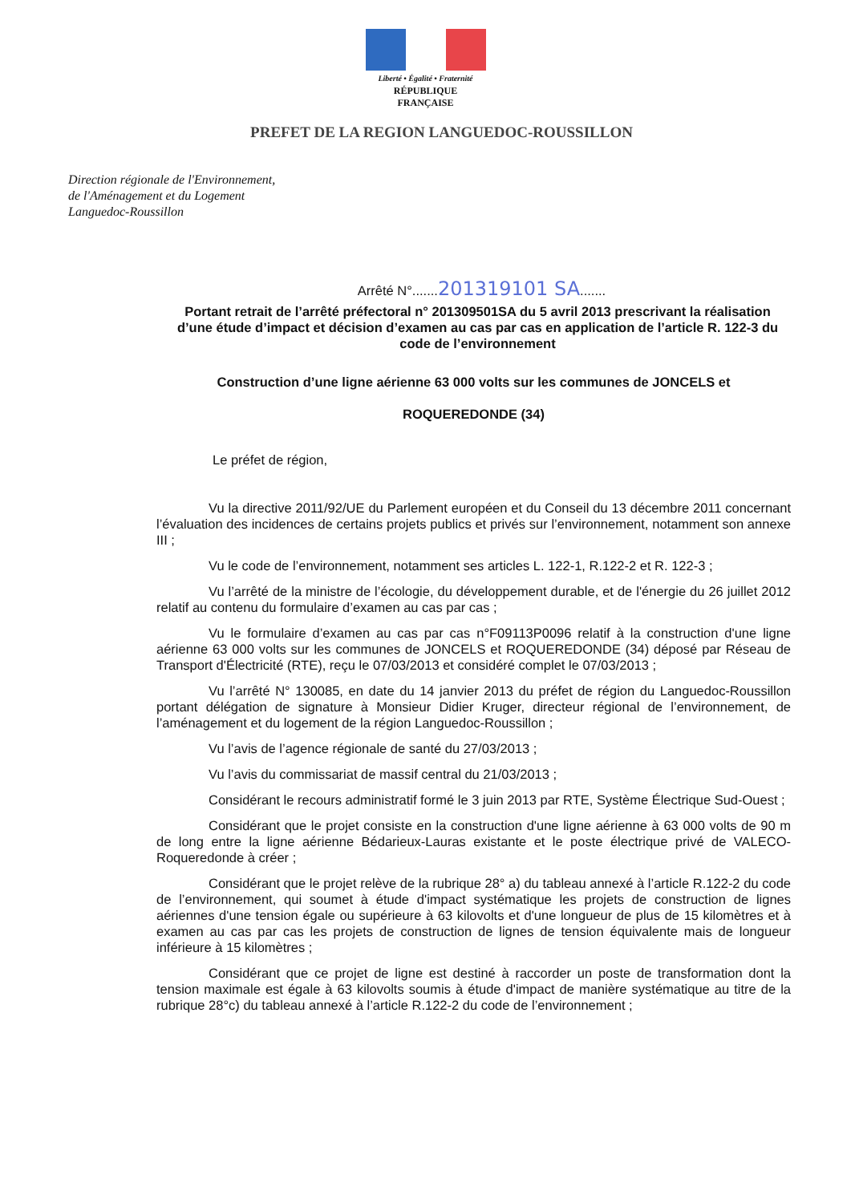Liberté • Égalité • Fraternité
RÉPUBLIQUE FRANÇAISE
PREFET DE LA REGION LANGUEDOC-ROUSSILLON
Direction régionale de l'Environnement,
de l'Aménagement et du Logement
Languedoc-Roussillon
Arrêté N°.......201319101 SA.......
Portant retrait de l’arrêté préfectoral n° 201309501SA du 5 avril 2013 prescrivant la réalisation d’une étude d’impact et décision d’examen au cas par cas en application de l’article R. 122-3 du code de l’environnement
Construction d’une ligne aérienne 63 000 volts sur les communes de JONCELS et
ROQUEREDONDE (34)
Le préfet de région,
Vu la directive 2011/92/UE du Parlement européen et du Conseil du 13 décembre 2011 concernant l’évaluation des incidences de certains projets publics et privés sur l’environnement, notamment son annexe III ;
Vu le code de l’environnement, notamment ses articles L. 122-1, R.122-2 et R. 122-3 ;
Vu l’arrêté de la ministre de l’écologie, du développement durable, et de l'énergie du 26 juillet 2012 relatif au contenu du formulaire d’examen au cas par cas ;
Vu le formulaire d’examen au cas par cas n°F09113P0096 relatif à la construction d'une ligne aérienne 63 000 volts sur les communes de JONCELS et ROQUEREDONDE (34) déposé par Réseau de Transport d'Électricité (RTE), reçu le 07/03/2013 et considéré complet le 07/03/2013 ;
Vu l’arrêté N° 130085, en date du 14 janvier 2013 du préfet de région du Languedoc-Roussillon portant délégation de signature à Monsieur Didier Kruger, directeur régional de l’environnement, de l’aménagement et du logement de la région Languedoc-Roussillon ;
Vu l’avis de l’agence régionale de santé du 27/03/2013 ;
Vu l’avis du commissariat de massif central du 21/03/2013 ;
Considérant le recours administratif formé le 3 juin 2013 par RTE, Système Électrique Sud-Ouest ;
Considérant que le projet consiste en la construction d'une ligne aérienne à 63 000 volts de 90 m de long entre la ligne aérienne Bédarieux-Lauras existante et le poste électrique privé de VALECO-Roqueredonde à créer ;
Considérant que le projet relève de la rubrique 28° a) du tableau annexé à l’article R.122-2 du code de l’environnement, qui soumet à étude d'impact systématique les projets de construction de lignes aériennes d'une tension égale ou supérieure à 63 kilovolts et d'une longueur de plus de 15 kilomètres et à examen au cas par cas les projets de construction de lignes de tension équivalente mais de longueur inférieure à 15 kilomètres ;
Considérant que ce projet de ligne est destiné à raccorder un poste de transformation dont la tension maximale est égale à 63 kilovolts soumis à étude d'impact de manière systématique au titre de la rubrique 28°c) du tableau annexé à l’article R.122-2 du code de l’environnement ;